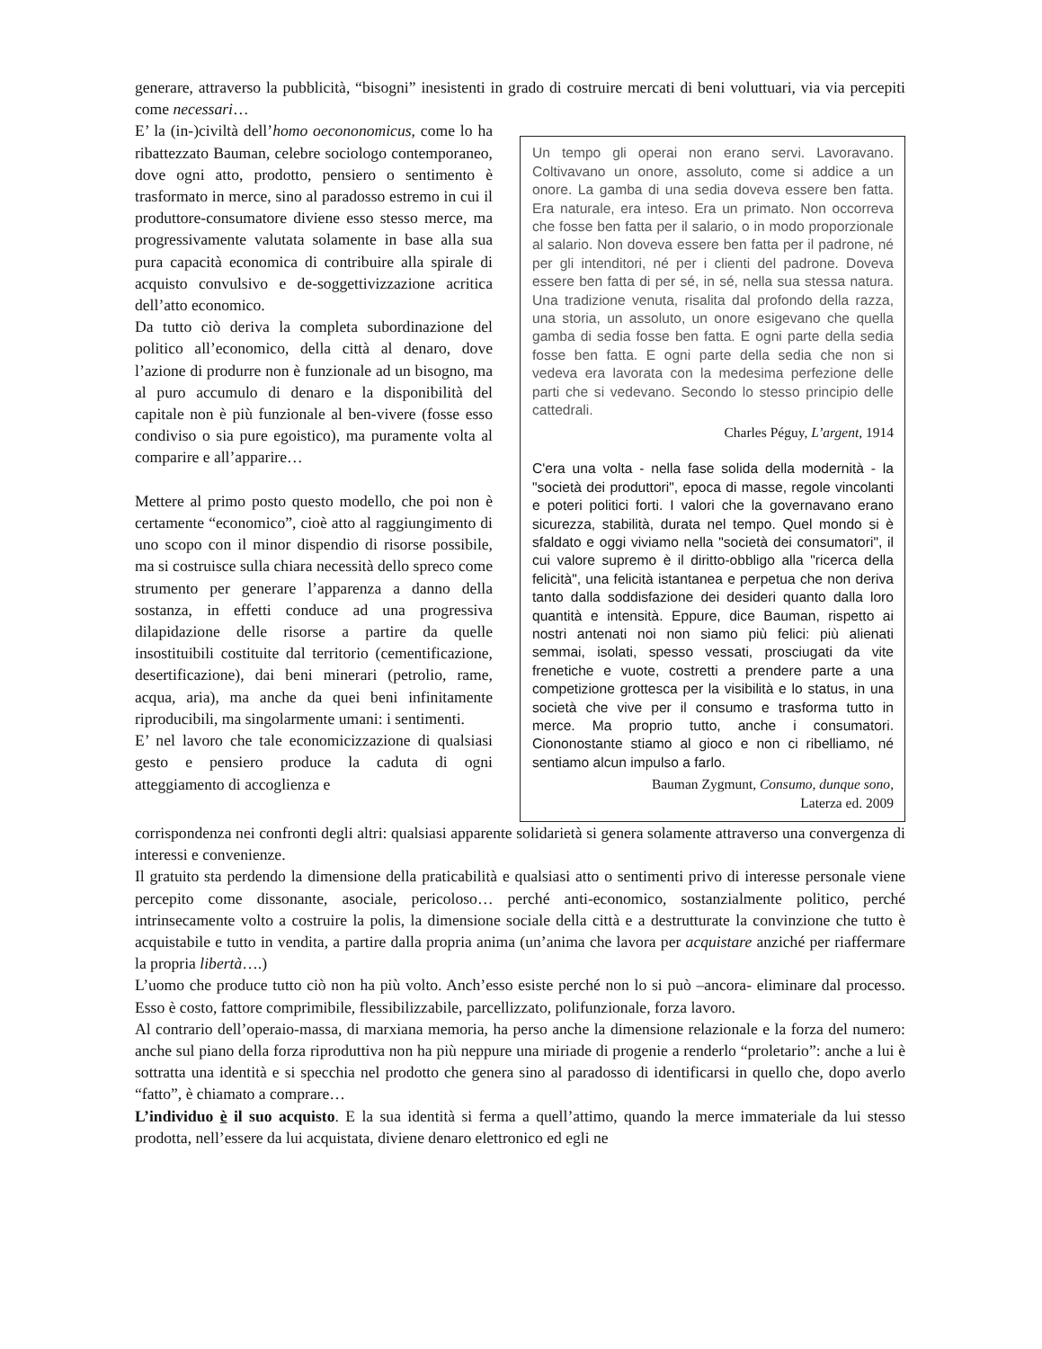generare, attraverso la pubblicità, “bisogni” inesistenti in grado di costruire mercati di beni voluttuari, via via percepiti come necessari…
E’ la (in-)civiltà dell’homo oecononomicus, come lo ha ribattezzato Bauman, celebre sociologo contemporaneo, dove ogni atto, prodotto, pensiero o sentimento è trasformato in merce, sino al paradosso estremo in cui il produttore-consumatore diviene esso stesso merce, ma progressivamente valutata solamente in base alla sua pura capacità economica di contribuire alla spirale di acquisto convulsivo e de-soggettivizzazione acritica dell’atto economico.
Da tutto ciò deriva la completa subordinazione del politico all’economico, della città al denaro, dove l’azione di produrre non è funzionale ad un bisogno, ma al puro accumulo di denaro e la disponibilità del capitale non è più funzionale al ben-vivere (fosse esso condiviso o sia pure egoistico), ma puramente volta al comparire e all’apparire…
Mettere al primo posto questo modello, che poi non è certamente “economico”, cioè atto al raggiungimento di uno scopo con il minor dispendio di risorse possibile, ma si costruisce sulla chiara necessità dello spreco come strumento per generare l’apparenza a danno della sostanza, in effetti conduce ad una progressiva dilapidazione delle risorse a partire da quelle insostituibili costituite dal territorio (cementificazione, desertificazione), dai beni minerari (petrolio, rame, acqua, aria), ma anche da quei beni infinitamente riproducibili, ma singolarmente umani: i sentimenti.
E’ nel lavoro che tale economicizzazione di qualsiasi gesto e pensiero produce la caduta di ogni atteggiamento di accoglienza e
Un tempo gli operai non erano servi. Lavoravano. Coltivavano un onore, assoluto, come si addice a un onore. La gamba di una sedia doveva essere ben fatta. Era naturale, era inteso. Era un primato. Non occorreva che fosse ben fatta per il salario, o in modo proporzionale al salario. Non doveva essere ben fatta per il padrone, né per gli intenditori, né per i clienti del padrone. Doveva essere ben fatta di per sé, in sé, nella sua stessa natura. Una tradizione venuta, risalita dal profondo della razza, una storia, un assoluto, un onore esigevano che quella gamba di sedia fosse ben fatta. E ogni parte della sedia fosse ben fatta. E ogni parte della sedia che non si vedeva era lavorata con la medesima perfezione delle parti che si vedevano. Secondo lo stesso principio delle cattedrali.
Charles Péguy, L’argent, 1914
C'era una volta - nella fase solida della modernità - la "società dei produttori", epoca di masse, regole vincolanti e poteri politici forti. I valori che la governavano erano sicurezza, stabilità, durata nel tempo. Quel mondo si è sfaldato e oggi viviamo nella "società dei consumatori", il cui valore supremo è il diritto-obbligo alla "ricerca della felicità", una felicità istantanea e perpetua che non deriva tanto dalla soddisfazione dei desideri quanto dalla loro quantità e intensità. Eppure, dice Bauman, rispetto ai nostri antenati noi non siamo più felici: più alienati semmai, isolati, spesso vessati, prosciugati da vite frenetiche e vuote, costretti a prendere parte a una competizione grottesca per la visibilità e lo status, in una società che vive per il consumo e trasforma tutto in merce. Ma proprio tutto, anche i consumatori. Ciononostante stiamo al gioco e non ci ribelliamo, né sentiamo alcun impulso a farlo.
Bauman Zygmunt, Consumo, dunque sono,
Laterza ed. 2009
corrispondenza nei confronti degli altri: qualsiasi apparente solidarietà si genera solamente attraverso una convergenza di interessi e convenienze.
Il gratuito sta perdendo la dimensione della praticabilità e qualsiasi atto o sentimenti privo di interesse personale viene percepito come dissonante, asociale, pericoloso… perché anti-economico, sostanzialmente politico, perché intrinsecamente volto a costruire la polis, la dimensione sociale della città e a destrutturate la convinzione che tutto è acquistabile e tutto in vendita, a partire dalla propria anima (un’anima che lavora per acquistare anziché per riaffermare la propria libertà….)
L’uomo che produce tutto ciò non ha più volto. Anch’esso esiste perché non lo si può –ancora- eliminare dal processo. Esso è costo, fattore comprimibile, flessibilizzabile, parcellizzato, polifunzionale, forza lavoro.
Al contrario dell’operaio-massa, di marxiana memoria, ha perso anche la dimensione relazionale e la forza del numero: anche sul piano della forza riproduttiva non ha più neppure una miriade di progenie a renderlo “proletario”: anche a lui è sottratta una identità e si specchia nel prodotto che genera sino al paradosso di identificarsi in quello che, dopo averlo “fatto”, è chiamato a comprare…
L’individuo è il suo acquisto. E la sua identità si ferma a quell’attimo, quando la merce immateriale da lui stesso prodotta, nell’essere da lui acquistata, diviene denaro elettronico ed egli ne